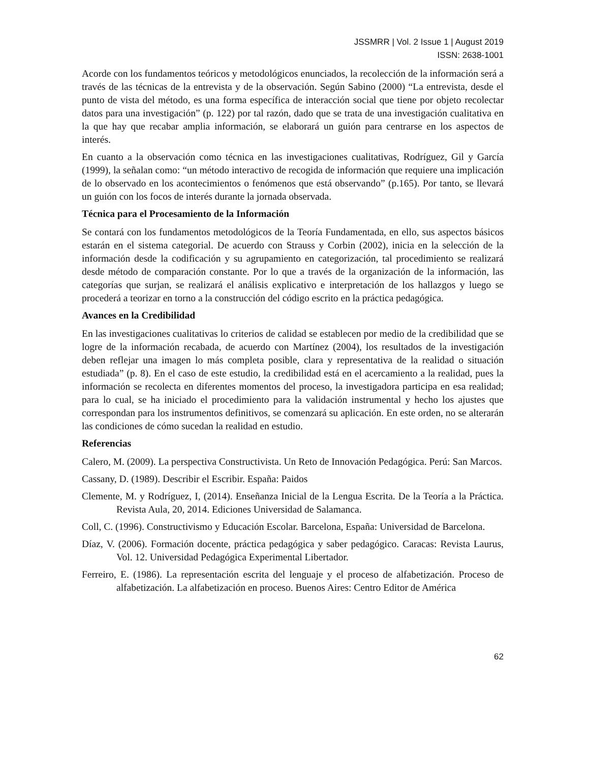JSSMRR | Vol. 2 Issue 1 | August 2019
ISSN: 2638-1001
Acorde con los fundamentos teóricos y metodológicos enunciados, la recolección de la información será a través de las técnicas de la entrevista y de la observación. Según Sabino (2000) “La entrevista, desde el punto de vista del método, es una forma específica de interacción social que tiene por objeto recolectar datos para una investigación” (p. 122) por tal razón, dado que se trata de una investigación cualitativa en la que hay que recabar amplia información, se elaborará un guión para centrarse en los aspectos de interés.
En cuanto a la observación como técnica en las investigaciones cualitativas, Rodríguez, Gil y García (1999), la señalan como: “un método interactivo de recogida de información que requiere una implicación de lo observado en los acontecimientos o fenómenos que está observando” (p.165). Por tanto, se llevará un guión con los focos de interés durante la jornada observada.
Técnica para el Procesamiento de la Información
Se contará con los fundamentos metodológicos de la Teoría Fundamentada, en ello, sus aspectos básicos estarán en el sistema categorial. De acuerdo con Strauss y Corbin (2002), inicia en la selección de la información desde la codificación y su agrupamiento en categorización, tal procedimiento se realizará desde método de comparación constante. Por lo que a través de la organización de la información, las categorías que surjan, se realizará el análisis explicativo e interpretación de los hallazgos y luego se procederá a teorizar en torno a la construcción del código escrito en la práctica pedagógica.
Avances en la Credibilidad
En las investigaciones cualitativas lo criterios de calidad se establecen por medio de la credibilidad que se logre de la información recabada, de acuerdo con Martínez (2004), los resultados de la investigación deben reflejar una imagen lo más completa posible, clara y representativa de la realidad o situación estudiada” (p. 8). En el caso de este estudio, la credibilidad está en el acercamiento a la realidad, pues la información se recolecta en diferentes momentos del proceso, la investigadora participa en esa realidad; para lo cual, se ha iniciado el procedimiento para la validación instrumental y hecho los ajustes que correspondan para los instrumentos definitivos, se comenzará su aplicación. En este orden, no se alterarán las condiciones de cómo sucedan la realidad en estudio.
Referencias
Calero, M. (2009). La perspectiva Constructivista. Un Reto de Innovación Pedagógica. Perú: San Marcos.
Cassany, D. (1989). Describir el Escribir. España: Paidos
Clemente, M. y Rodríguez, I, (2014). Enseñanza Inicial de la Lengua Escrita. De la Teoría a la Práctica. Revista Aula, 20, 2014. Ediciones Universidad de Salamanca.
Coll, C. (1996). Constructivismo y Educación Escolar. Barcelona, España: Universidad de Barcelona.
Díaz, V. (2006). Formación docente, práctica pedagógica y saber pedagógico. Caracas: Revista Laurus, Vol. 12. Universidad Pedagógica Experimental Libertador.
Ferreiro, E. (1986). La representación escrita del lenguaje y el proceso de alfabetización. Proceso de alfabetización. La alfabetización en proceso. Buenos Aires: Centro Editor de América
62